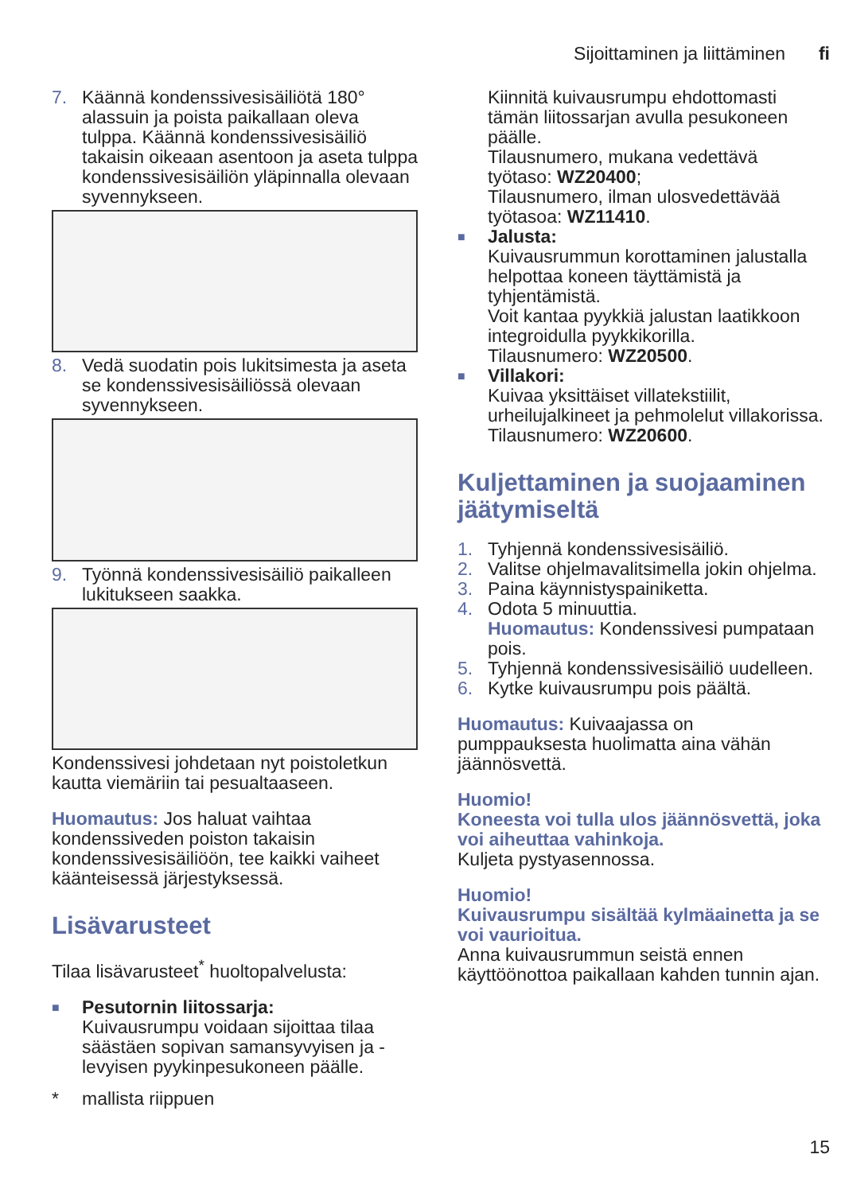Sijoittaminen ja liittäminen fi
7. Käännä kondenssivesisäiliötä 180° alassuin ja poista paikallaan oleva tulppa. Käännä kondenssivesisäiliö takaisin oikeaan asentoon ja aseta tulppa kondenssivesisäiliön yläpinnalla olevaan syvennykseen.
8. Vedä suodatin pois lukitsimesta ja aseta se kondenssivesisäiliössä olevaan syvennykseen.
9. Työnnä kondenssivesisäiliö paikalleen lukitukseen saakka.
Kondenssivesi johdetaan nyt poistoletkun kautta viemäriin tai pesualtaaseen.
Huomautus: Jos haluat vaihtaa kondenssiveden poiston takaisin kondenssivesisäiliöön, tee kaikki vaiheet käänteisessä järjestyksessä.
Lisävarusteet
Tilaa lisävarusteet<sup>*</sup> huoltopalvelusta:
■ Pesutornin liitossarja:
Kuivausrumpu voidaan sijoittaa tilaa säästäen sopivan samansyvyisen ja -levyisen pyykinpesukoneen päälle.
* mallista riippuen
Kiinnitä kuivausrumpu ehdottomasti tämän liitossarjan avulla pesukoneen päälle.
Tilausnumero, mukana vedettävä työtaso: WZ20400;
Tilausnumero, ilman ulosvedettävää työtasoa: WZ11410.
■ Jalusta:
Kuivausrummun korottaminen jalustalla helpottaa koneen täyttämistä ja tyhjentämistä.
Voit kantaa pyykkiä jalustan laatikkoon integroidulla pyykkikorilla.
Tilausnumero: WZ20500.
■ Villakori:
Kuivaa yksittäiset villatekstiilit, urheilujalkineet ja pehmolelut villakorissa.
Tilausnumero: WZ20600.
Kuljettaminen ja suojaaminen jäätymiseltä
1. Tyhjennä kondenssivesisäiliö.
2. Valitse ohjelmavalitsimella jokin ohjelma.
3. Paina käynnistyspainiketta.
4. Odota 5 minuuttia.
Huomautus: Kondenssivesi pumpataan pois.
5. Tyhjennä kondenssivesisäiliö uudelleen.
6. Kytke kuivausrumpu pois päältä.
Huomautus: Kuivaajassa on pumppauksesta huolimatta aina vähän jäännösvettä.
Huomio!
Koneesta voi tulla ulos jäännösvettä, joka voi aiheuttaa vahinkoja.
Kuljeta pystyasennossa.
Huomio!
Kuivausrumpu sisältää kylmäainetta ja se voi vaurioitua.
Anna kuivausrummun seistä ennen käyttöönottoa paikallaan kahden tunnin ajan.
15